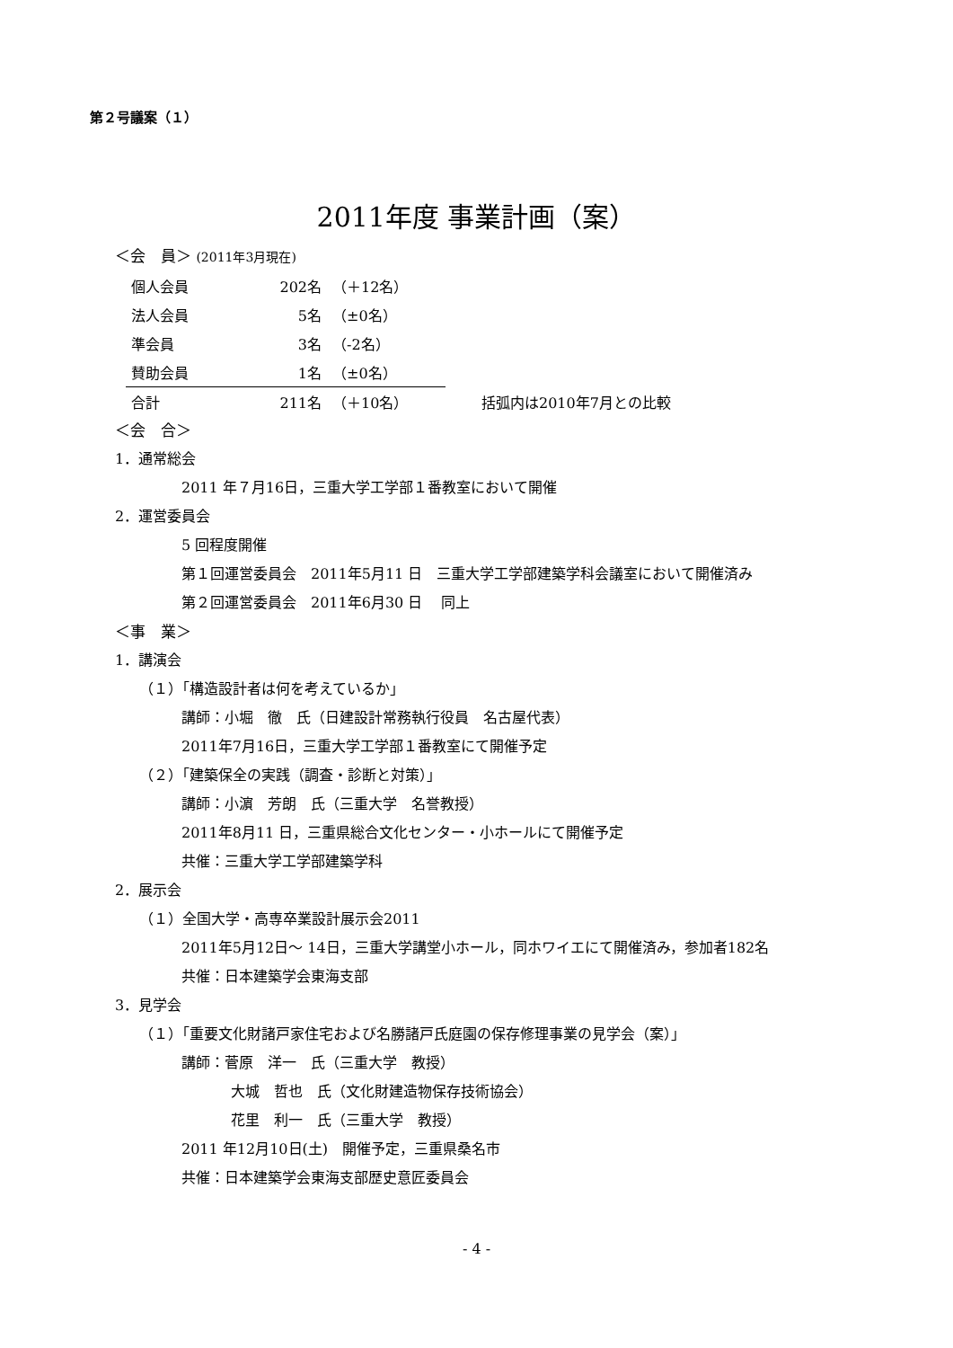第２号議案（１）
2011年度 事業計画（案）
＜会　員＞ (2011年3月現在)
| 個人会員 | 202名 | （＋12名） | |
| 法人会員 | 5名 | （±0名） | |
| 準会員 | 3名 | （-2名） | |
| 賛助会員 | 1名 | （±0名） | |
| 合計 | 211名 | （＋10名） | 括弧内は2010年7月との比較 |
＜会　合＞
1．通常総会
2011 年７月16日，三重大学工学部１番教室において開催
2．運営委員会
5 回程度開催
第１回運営委員会　2011年5月11 日　三重大学工学部建築学科会議室において開催済み
第２回運営委員会　2011年6月30 日　 同上
＜事　業＞
1．講演会
（１）「構造設計者は何を考えているか」
講師：小堀　徹　氏（日建設計常務執行役員　名古屋代表）
2011年7月16日，三重大学工学部１番教室にて開催予定
（２）「建築保全の実践（調査・診断と対策）」
講師：小濵　芳朗　氏（三重大学　名誉教授）
2011年8月11 日，三重県総合文化センター・小ホールにて開催予定
共催：三重大学工学部建築学科
2．展示会
（１）全国大学・高専卒業設計展示会2011
2011年5月12日～ 14日，三重大学講堂小ホール，同ホワイエにて開催済み，参加者182名
共催：日本建築学会東海支部
3．見学会
（１）「重要文化財諸戸家住宅および名勝諸戸氏庭園の保存修理事業の見学会（案）」
講師：菅原　洋一　氏（三重大学　教授）
大城　哲也　氏（文化財建造物保存技術協会）
花里　利一　氏（三重大学　教授）
2011 年12月10日(土)　開催予定，三重県桑名市
共催：日本建築学会東海支部歴史意匠委員会
- 4 -